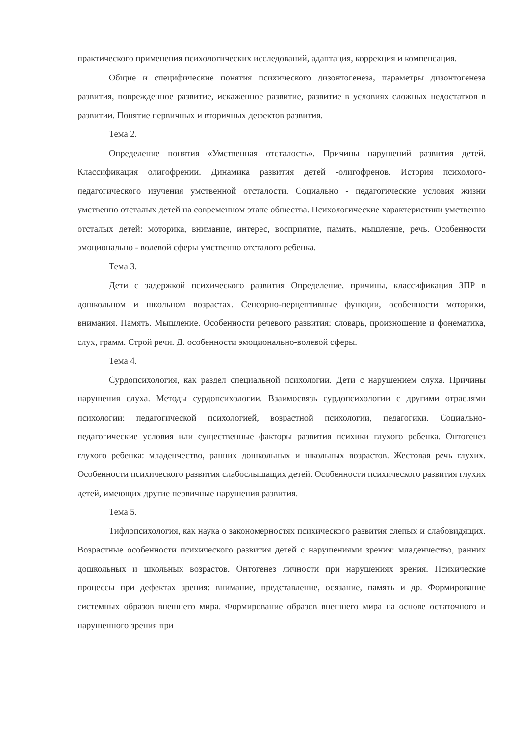практического применения психологических исследований, адаптация, коррекция и компенсация.
Общие и специфические понятия психического дизонтогенеза, параметры дизонтогенеза развития, поврежденное развитие, искаженное развитие, развитие в условиях сложных недостатков в развитии. Понятие первичных и вторичных дефектов развития.
Тема 2.
Определение понятия «Умственная отсталость». Причины нарушений развития детей. Классификация олигофрении. Динамика развития детей -олигофренов. История психолого-педагогического изучения умственной отсталости. Социально - педагогические условия жизни умственно отсталых детей на современном этапе общества. Психологические характеристики умственно отсталых детей: моторика, внимание, интерес, восприятие, память, мышление, речь. Особенности эмоционально - волевой сферы умственно отсталого ребенка.
Тема 3.
Дети с задержкой психического развития Определение, причины, классификация ЗПР в дошкольном и школьном возрастах. Сенсорно-перцептивные функции, особенности моторики, внимания. Память. Мышление. Особенности речевого развития: словарь, произношение и фонематика, слух, грамм. Строй речи. Д. особенности эмоционально-волевой сферы.
Тема 4.
Сурдопсихология, как раздел специальной психологии. Дети с нарушением слуха. Причины нарушения слуха. Методы сурдопсихологии. Взаимосвязь сурдопсихологии с другими отраслями психологии: педагогической психологией, возрастной психологии, педагогики. Социально-педагогические условия или существенные факторы развития психики глухого ребенка. Онтогенез глухого ребенка: младенчество, ранних дошкольных и школьных возрастов. Жестовая речь глухих. Особенности психического развития слабослышащих детей. Особенности психического развития глухих детей, имеющих другие первичные нарушения развития.
Тема 5.
Тифлопсихология, как наука о закономерностях психического развития слепых и слабовидящих. Возрастные особенности психического развития детей с нарушениями зрения: младенчество, ранних дошкольных и школьных возрастов. Онтогенез личности при нарушениях зрения. Психические процессы при дефектах зрения: внимание, представление, осязание, память и др. Формирование системных образов внешнего мира. Формирование образов внешнего мира на основе остаточного и нарушенного зрения при